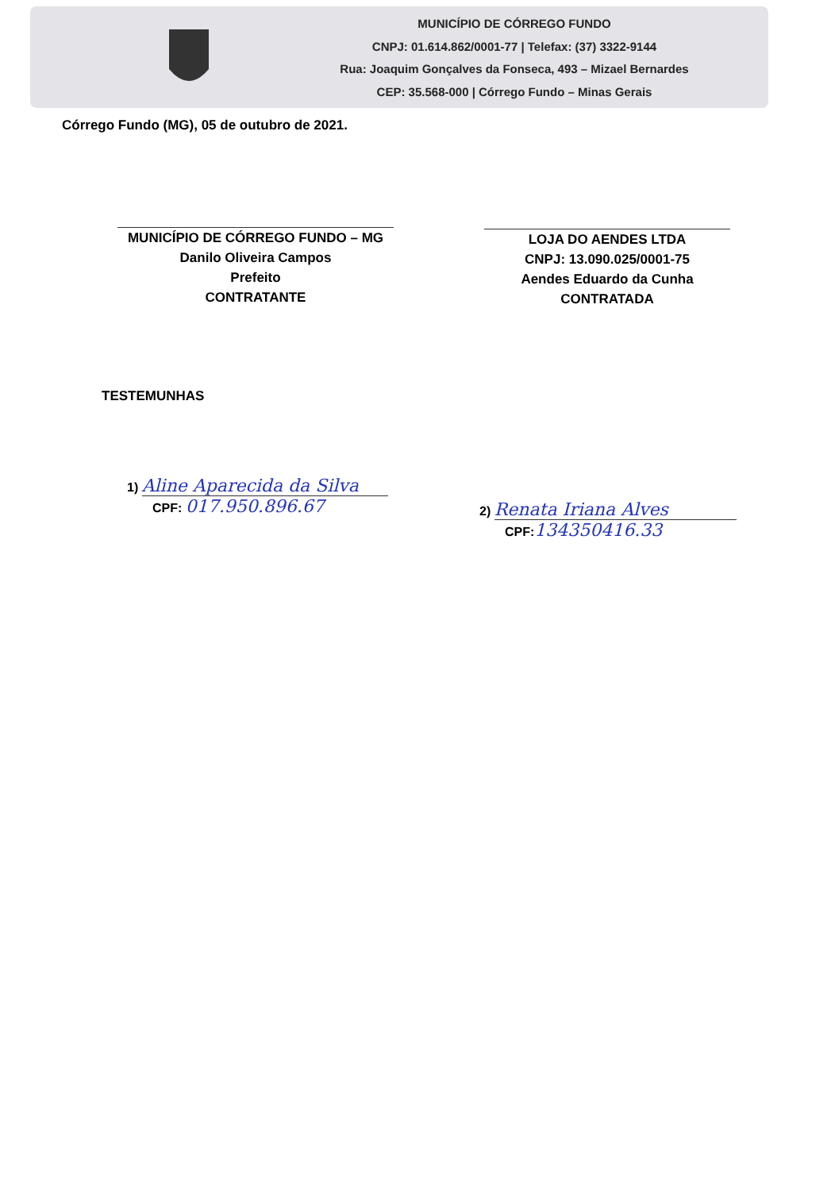MUNICÍPIO DE CÓRREGO FUNDO
CNPJ: 01.614.862/0001-77 | Telefax: (37) 3322-9144
Rua: Joaquim Gonçalves da Fonseca, 493 – Mizael Bernardes
CEP: 35.568-000 | Córrego Fundo – Minas Gerais
Córrego Fundo (MG), 05 de outubro de 2021.
MUNICÍPIO DE CÓRREGO FUNDO – MG
Danilo Oliveira Campos
Prefeito
CONTRATANTE
LOJA DO AENDES LTDA
CNPJ: 13.090.025/0001-75
Aendes Eduardo da Cunha
CONTRATADA
TESTEMUNHAS
1) Aline Aparecida da Silva
CPF: 017.950.896.67
2) Renata Iriana Alves
CPF: 134350416.33